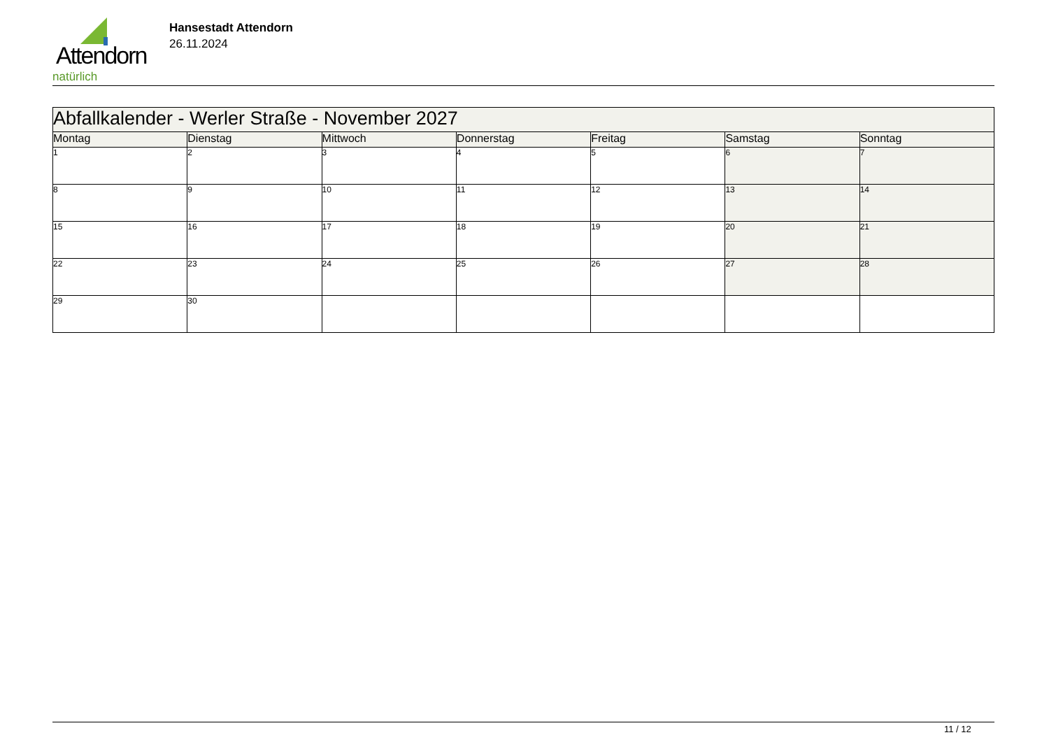Attendorn
natürlich
Hansestadt Attendorn
26.11.2024
| Abfallkalender - Werler Straße - November 2027 | | | | | | |
| Montag | Dienstag | Mittwoch | Donnerstag | Freitag | Samstag | Sonntag |
| 1 | 2 | 3 | 4 | 5 | 6 | 7 |
| 8 | 9 | 10 | 11 | 12 | 13 | 14 |
| 15 | 16 | 17 | 18 | 19 | 20 | 21 |
| 22 | 23 | 24 | 25 | 26 | 27 | 28 |
| 29 | 30 | | | | | |
11 / 12